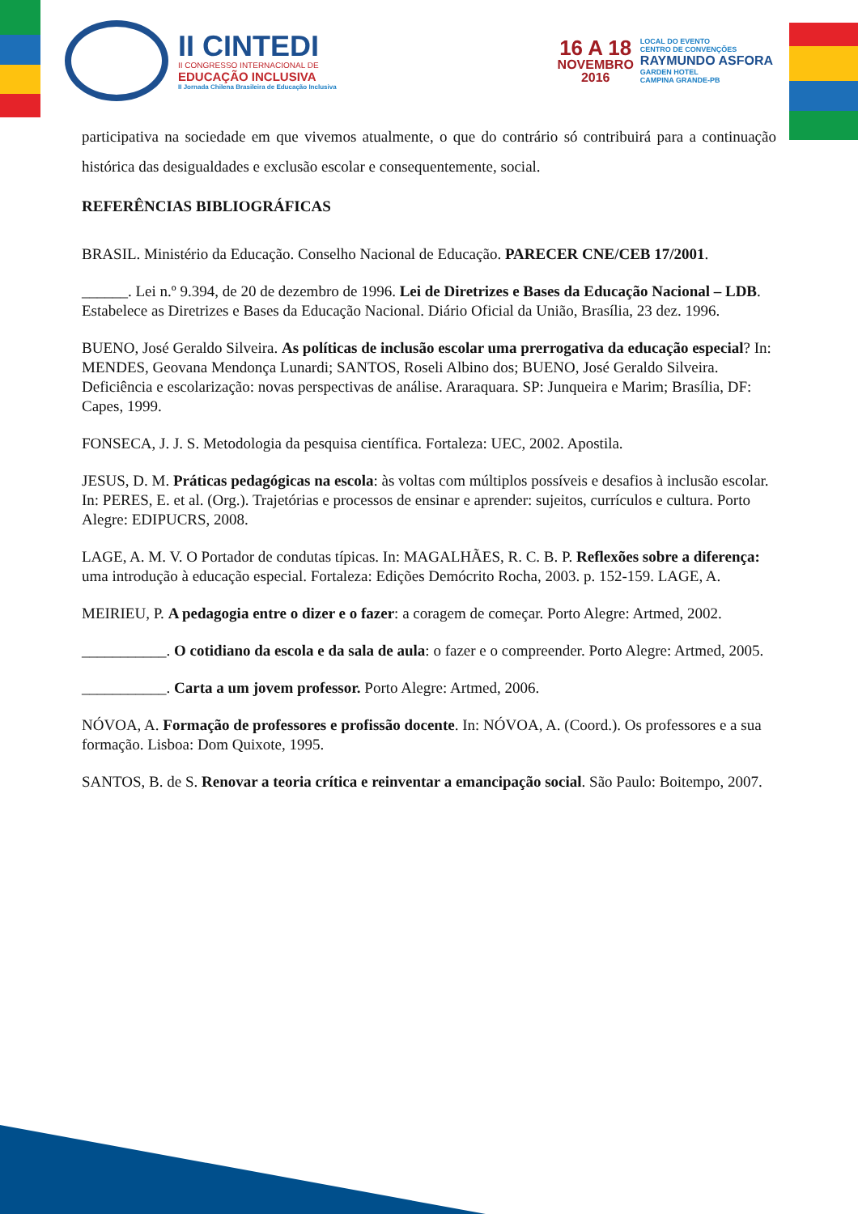II CINTEDI
II CONGRESSO INTERNACIONAL DE
EDUCAÇÃO INCLUSIVA
II Jornada Chilena Brasileira de Educação Inclusiva
16 A 18
NOVEMBRO
2016
LOCAL DO EVENTO
CENTRO DE CONVENÇÕES
RAYMUNDO ASFORA
GARDEN HOTEL
CAMPINA GRANDE-PB
participativa na sociedade em que vivemos atualmente, o que do contrário só contribuirá para a continuação histórica das desigualdades e exclusão escolar e consequentemente, social.
REFERÊNCIAS BIBLIOGRÁFICAS
BRASIL. Ministério da Educação. Conselho Nacional de Educação. PARECER CNE/CEB 17/2001.
______. Lei n.º 9.394, de 20 de dezembro de 1996. Lei de Diretrizes e Bases da Educação Nacional – LDB. Estabelece as Diretrizes e Bases da Educação Nacional. Diário Oficial da União, Brasília, 23 dez. 1996.
BUENO, José Geraldo Silveira. As políticas de inclusão escolar uma prerrogativa da educação especial? In: MENDES, Geovana Mendonça Lunardi; SANTOS, Roseli Albino dos; BUENO, José Geraldo Silveira. Deficiência e escolarização: novas perspectivas de análise. Araraquara. SP: Junqueira e Marim; Brasília, DF: Capes, 1999.
FONSECA, J. J. S. Metodologia da pesquisa científica. Fortaleza: UEC, 2002. Apostila.
JESUS, D. M. Práticas pedagógicas na escola: às voltas com múltiplos possíveis e desafios à inclusão escolar. In: PERES, E. et al. (Org.). Trajetórias e processos de ensinar e aprender: sujeitos, currículos e cultura. Porto Alegre: EDIPUCRS, 2008.
LAGE, A. M. V. O Portador de condutas típicas. In: MAGALHÃES, R. C. B. P. Reflexões sobre a diferença: uma introdução à educação especial. Fortaleza: Edições Demócrito Rocha, 2003. p. 152-159. LAGE, A.
MEIRIEU, P. A pedagogia entre o dizer e o fazer: a coragem de começar. Porto Alegre: Artmed, 2002.
___________. O cotidiano da escola e da sala de aula: o fazer e o compreender. Porto Alegre: Artmed, 2005.
___________. Carta a um jovem professor. Porto Alegre: Artmed, 2006.
NÓVOA, A. Formação de professores e profissão docente. In: NÓVOA, A. (Coord.). Os professores e a sua formação. Lisboa: Dom Quixote, 1995.
SANTOS, B. de S. Renovar a teoria crítica e reinventar a emancipação social. São Paulo: Boitempo, 2007.